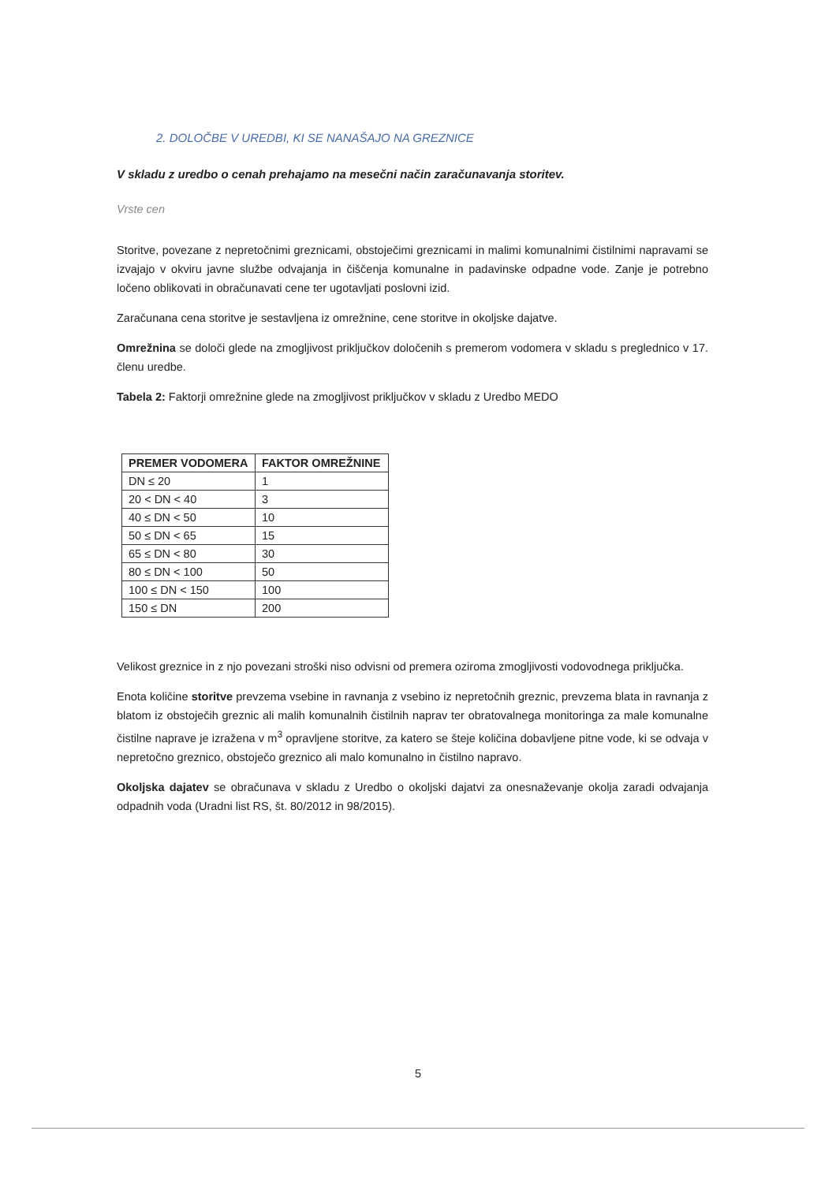2. DOLOČBE V UREDBI, KI SE NANAŠAJO NA GREZNICE
V skladu z uredbo o cenah prehajamo na mesečni način zaračunavanja storitev.
Vrste cen
Storitve, povezane z nepretočnimi greznicami, obstoječimi greznicami in malimi komunalnimi čistilnimi napravami se izvajajo v okviru javne službe odvajanja in čiščenja komunalne in padavinske odpadne vode. Zanje je potrebno ločeno oblikovati in obračunavati cene ter ugotavljati poslovni izid.
Zaračunana cena storitve je sestavljena iz omrežnine, cene storitve in okoljske dajatve.
Omrežnina se določi glede na zmogljivost priključkov določenih s premerom vodomera v skladu s preglednico v 17. členu uredbe.
Tabela 2: Faktorji omrežnine glede na zmogljivost priključkov v skladu z Uredbo MEDO
| PREMER VODOMERA | FAKTOR OMREŽNINE |
| --- | --- |
| DN ≤ 20 | 1 |
| 20 < DN < 40 | 3 |
| 40 ≤ DN < 50 | 10 |
| 50 ≤ DN < 65 | 15 |
| 65 ≤ DN < 80 | 30 |
| 80 ≤ DN < 100 | 50 |
| 100 ≤ DN < 150 | 100 |
| 150 ≤ DN | 200 |
Velikost greznice in z njo povezani stroški niso odvisni od premera oziroma zmogljivosti vodovodnega priključka.
Enota količine storitve prevzema vsebine in ravnanja z vsebino iz nepretočnih greznic, prevzema blata in ravnanja z blatom iz obstoječih greznic ali malih komunalnih čistilnih naprav ter obratovalnega monitoringa za male komunalne čistilne naprave je izražena v m<sup>3</sup> opravljene storitve, za katero se šteje količina dobavljene pitne vode, ki se odvaja v nepretočno greznico, obstoječo greznico ali malo komunalno in čistilno napravo.
Okoljska dajatev se obračunava v skladu z Uredbo o okoljski dajatvi za onesnaževanje okolja zaradi odvajanja odpadnih voda (Uradni list RS, št. 80/2012 in 98/2015).
5